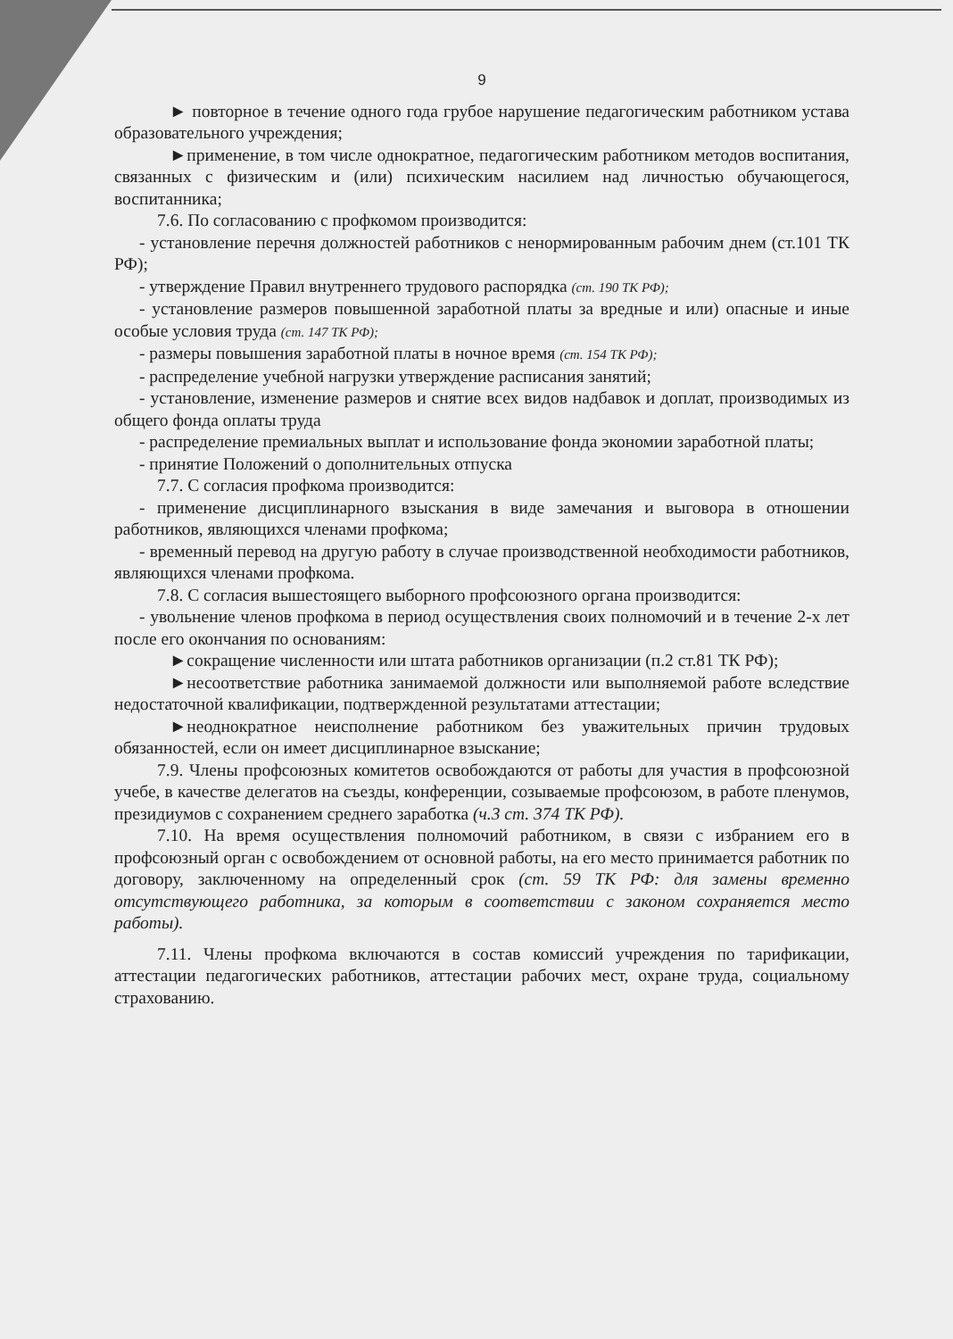9
► повторное в течение одного года грубое нарушение педагогическим работником устава образовательного учреждения;
►применение, в том числе однократное, педагогическим работником методов воспитания, связанных с физическим и (или) психическим насилием над личностью обучающегося, воспитанника;
7.6. По согласованию с профкомом производится:
- установление перечня должностей работников с ненормированным рабочим днем (ст.101 ТК РФ);
- утверждение Правил внутреннего трудового распорядка (ст. 190 ТК РФ);
- установление размеров повышенной заработной платы за вредные и или) опасные и иные особые условия труда (ст. 147 ТК РФ);
- размеры повышения заработной платы в ночное время (ст. 154 ТК РФ);
- распределение учебной нагрузки утверждение расписания занятий;
- установление, изменение размеров и снятие всех видов надбавок и доплат, производимых из общего фонда оплаты труда
- распределение премиальных выплат и использование фонда экономии заработной платы;
- принятие Положений о дополнительных отпуска
7.7. С согласия профкома производится:
- применение дисциплинарного взыскания в виде замечания и выговора в отношении работников, являющихся членами профкома;
- временный перевод на другую работу в случае производственной необходимости работников, являющихся членами профкома.
7.8. С согласия вышестоящего выборного профсоюзного органа производится:
- увольнение членов профкома в период осуществления своих полномочий и в течение 2-х лет после его окончания по основаниям:
►сокращение численности или штата работников организации (п.2 ст.81 ТК РФ);
►несоответствие работника занимаемой должности или выполняемой работе вследствие недостаточной квалификации, подтвержденной результатами аттестации;
►неоднократное неисполнение работником без уважительных причин трудовых обязанностей, если он имеет дисциплинарное взыскание;
7.9. Члены профсоюзных комитетов освобождаются от работы для участия в профсоюзной учебе, в качестве делегатов на съезды, конференции, созываемые профсоюзом, в работе пленумов, президиумов с сохранением среднего заработка (ч.3 ст. 374 ТК РФ).
7.10. На время осуществления полномочий работником, в связи с избранием его в профсоюзный орган с освобождением от основной работы, на его место принимается работник по договору, заключенному на определенный срок (ст. 59 ТК РФ: для замены временно отсутствующего работника, за которым в соответствии с законом сохраняется место работы).
7.11. Члены профкома включаются в состав комиссий учреждения по тарификации, аттестации педагогических работников, аттестации рабочих мест, охране труда, социальному страхованию.